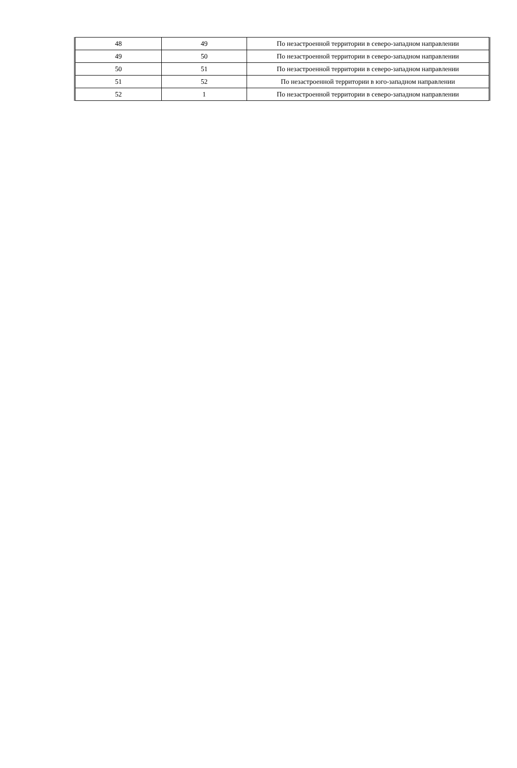| 48 | 49 | По незастроенной территории в северо-западном направлении |
| 49 | 50 | По незастроенной территории в северо-западном направлении |
| 50 | 51 | По незастроенной территории в северо-западном направлении |
| 51 | 52 | По незастроенной территории в юго-западном направлении |
| 52 | 1 | По незастроенной территории в северо-западном направлении |